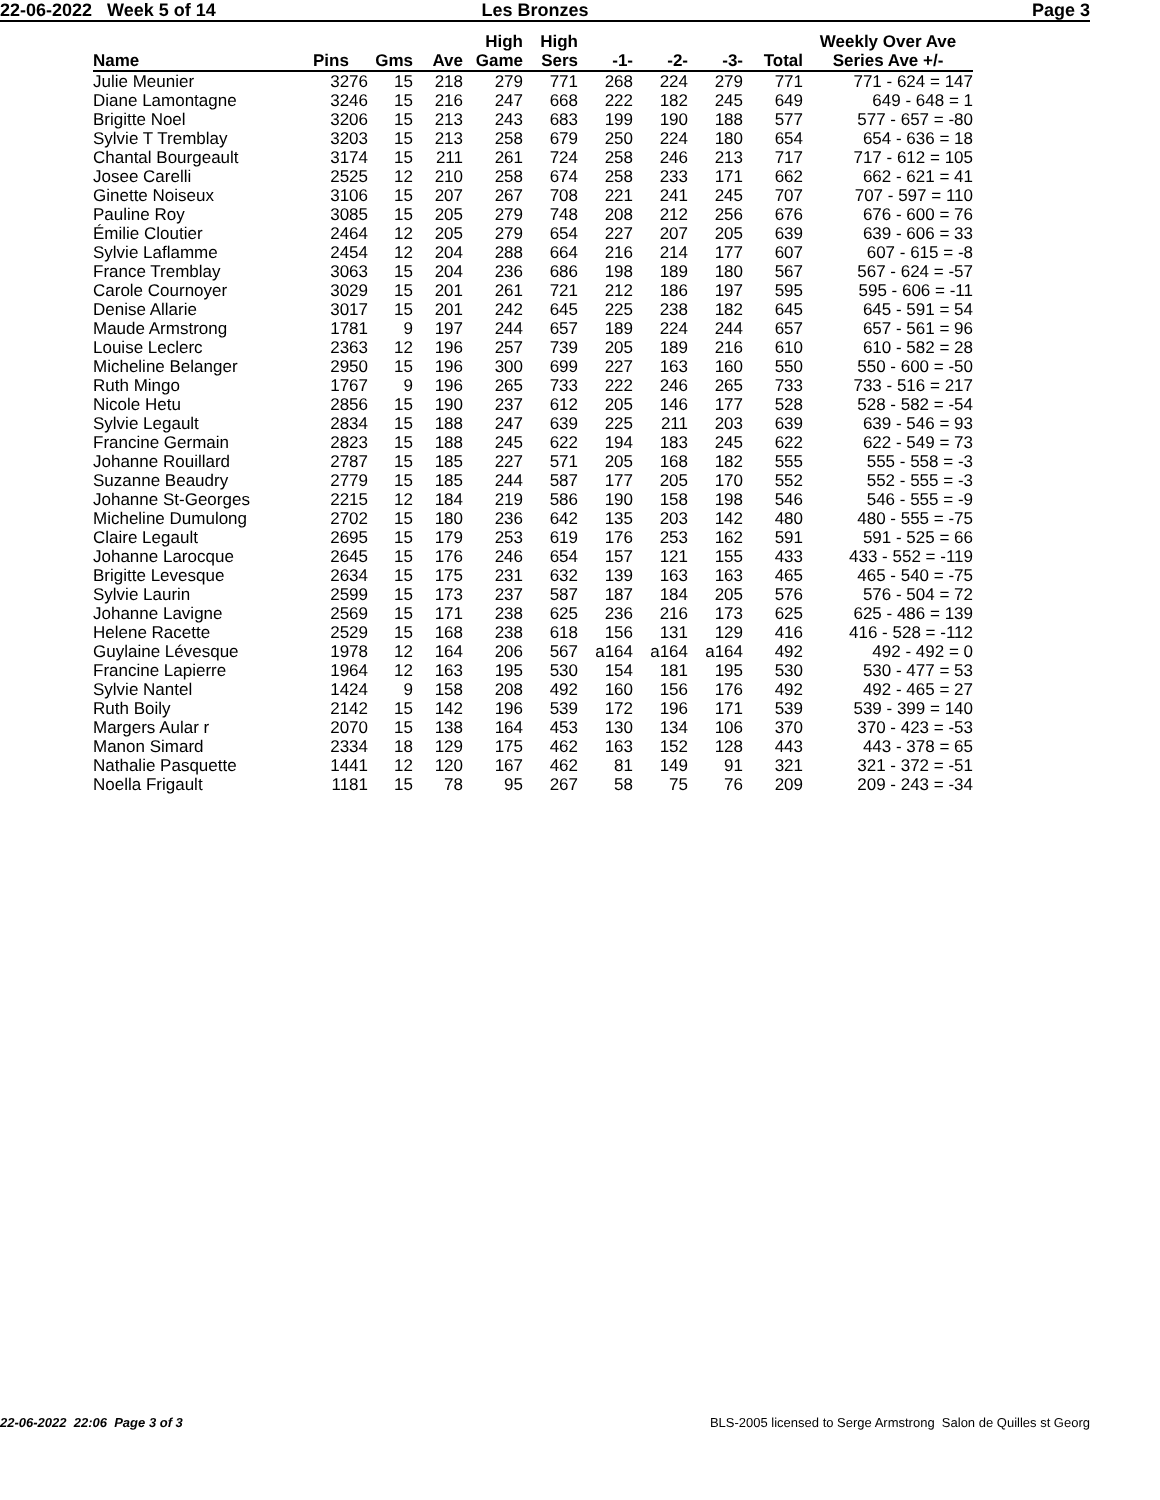22-06-2022 Week 5 of 14 Les Bronzes Page 3
| Name | Pins | Gms | Ave | High Game | High Sers | -1- | -2- | -3- | Total | Weekly Over Ave Series Ave +/- |
| --- | --- | --- | --- | --- | --- | --- | --- | --- | --- | --- |
| Julie Meunier | 3276 | 15 | 218 | 279 | 771 | 268 | 224 | 279 | 771 | 771 - 624 = 147 |
| Diane Lamontagne | 3246 | 15 | 216 | 247 | 668 | 222 | 182 | 245 | 649 | 649 - 648 = 1 |
| Brigitte Noel | 3206 | 15 | 213 | 243 | 683 | 199 | 190 | 188 | 577 | 577 - 657 = -80 |
| Sylvie T Tremblay | 3203 | 15 | 213 | 258 | 679 | 250 | 224 | 180 | 654 | 654 - 636 = 18 |
| Chantal Bourgeault | 3174 | 15 | 211 | 261 | 724 | 258 | 246 | 213 | 717 | 717 - 612 = 105 |
| Josee Carelli | 2525 | 12 | 210 | 258 | 674 | 258 | 233 | 171 | 662 | 662 - 621 = 41 |
| Ginette Noiseux | 3106 | 15 | 207 | 267 | 708 | 221 | 241 | 245 | 707 | 707 - 597 = 110 |
| Pauline Roy | 3085 | 15 | 205 | 279 | 748 | 208 | 212 | 256 | 676 | 676 - 600 = 76 |
| Émilie Cloutier | 2464 | 12 | 205 | 279 | 654 | 227 | 207 | 205 | 639 | 639 - 606 = 33 |
| Sylvie Laflamme | 2454 | 12 | 204 | 288 | 664 | 216 | 214 | 177 | 607 | 607 - 615 = -8 |
| France Tremblay | 3063 | 15 | 204 | 236 | 686 | 198 | 189 | 180 | 567 | 567 - 624 = -57 |
| Carole Cournoyer | 3029 | 15 | 201 | 261 | 721 | 212 | 186 | 197 | 595 | 595 - 606 = -11 |
| Denise Allarie | 3017 | 15 | 201 | 242 | 645 | 225 | 238 | 182 | 645 | 645 - 591 = 54 |
| Maude Armstrong | 1781 | 9 | 197 | 244 | 657 | 189 | 224 | 244 | 657 | 657 - 561 = 96 |
| Louise Leclerc | 2363 | 12 | 196 | 257 | 739 | 205 | 189 | 216 | 610 | 610 - 582 = 28 |
| Micheline Belanger | 2950 | 15 | 196 | 300 | 699 | 227 | 163 | 160 | 550 | 550 - 600 = -50 |
| Ruth Mingo | 1767 | 9 | 196 | 265 | 733 | 222 | 246 | 265 | 733 | 733 - 516 = 217 |
| Nicole Hetu | 2856 | 15 | 190 | 237 | 612 | 205 | 146 | 177 | 528 | 528 - 582 = -54 |
| Sylvie Legault | 2834 | 15 | 188 | 247 | 639 | 225 | 211 | 203 | 639 | 639 - 546 = 93 |
| Francine Germain | 2823 | 15 | 188 | 245 | 622 | 194 | 183 | 245 | 622 | 622 - 549 = 73 |
| Johanne Rouillard | 2787 | 15 | 185 | 227 | 571 | 205 | 168 | 182 | 555 | 555 - 558 = -3 |
| Suzanne Beaudry | 2779 | 15 | 185 | 244 | 587 | 177 | 205 | 170 | 552 | 552 - 555 = -3 |
| Johanne St-Georges | 2215 | 12 | 184 | 219 | 586 | 190 | 158 | 198 | 546 | 546 - 555 = -9 |
| Micheline Dumulong | 2702 | 15 | 180 | 236 | 642 | 135 | 203 | 142 | 480 | 480 - 555 = -75 |
| Claire Legault | 2695 | 15 | 179 | 253 | 619 | 176 | 253 | 162 | 591 | 591 - 525 = 66 |
| Johanne Larocque | 2645 | 15 | 176 | 246 | 654 | 157 | 121 | 155 | 433 | 433 - 552 = -119 |
| Brigitte Levesque | 2634 | 15 | 175 | 231 | 632 | 139 | 163 | 163 | 465 | 465 - 540 = -75 |
| Sylvie Laurin | 2599 | 15 | 173 | 237 | 587 | 187 | 184 | 205 | 576 | 576 - 504 = 72 |
| Johanne Lavigne | 2569 | 15 | 171 | 238 | 625 | 236 | 216 | 173 | 625 | 625 - 486 = 139 |
| Helene Racette | 2529 | 15 | 168 | 238 | 618 | 156 | 131 | 129 | 416 | 416 - 528 = -112 |
| Guylaine Lévesque | 1978 | 12 | 164 | 206 | 567 | a164 | a164 | a164 | 492 | 492 - 492 = 0 |
| Francine Lapierre | 1964 | 12 | 163 | 195 | 530 | 154 | 181 | 195 | 530 | 530 - 477 = 53 |
| Sylvie Nantel | 1424 | 9 | 158 | 208 | 492 | 160 | 156 | 176 | 492 | 492 - 465 = 27 |
| Ruth Boily | 2142 | 15 | 142 | 196 | 539 | 172 | 196 | 171 | 539 | 539 - 399 = 140 |
| Margers Aular r | 2070 | 15 | 138 | 164 | 453 | 130 | 134 | 106 | 370 | 370 - 423 = -53 |
| Manon Simard | 2334 | 18 | 129 | 175 | 462 | 163 | 152 | 128 | 443 | 443 - 378 = 65 |
| Nathalie Pasquette | 1441 | 12 | 120 | 167 | 462 | 81 | 149 | 91 | 321 | 321 - 372 = -51 |
| Noella Frigault | 1181 | 15 | 78 | 95 | 267 | 58 | 75 | 76 | 209 | 209 - 243 = -34 |
22-06-2022 22:06 Page 3 of 3 BLS-2005 licensed to Serge Armstrong Salon de Quilles st Georg